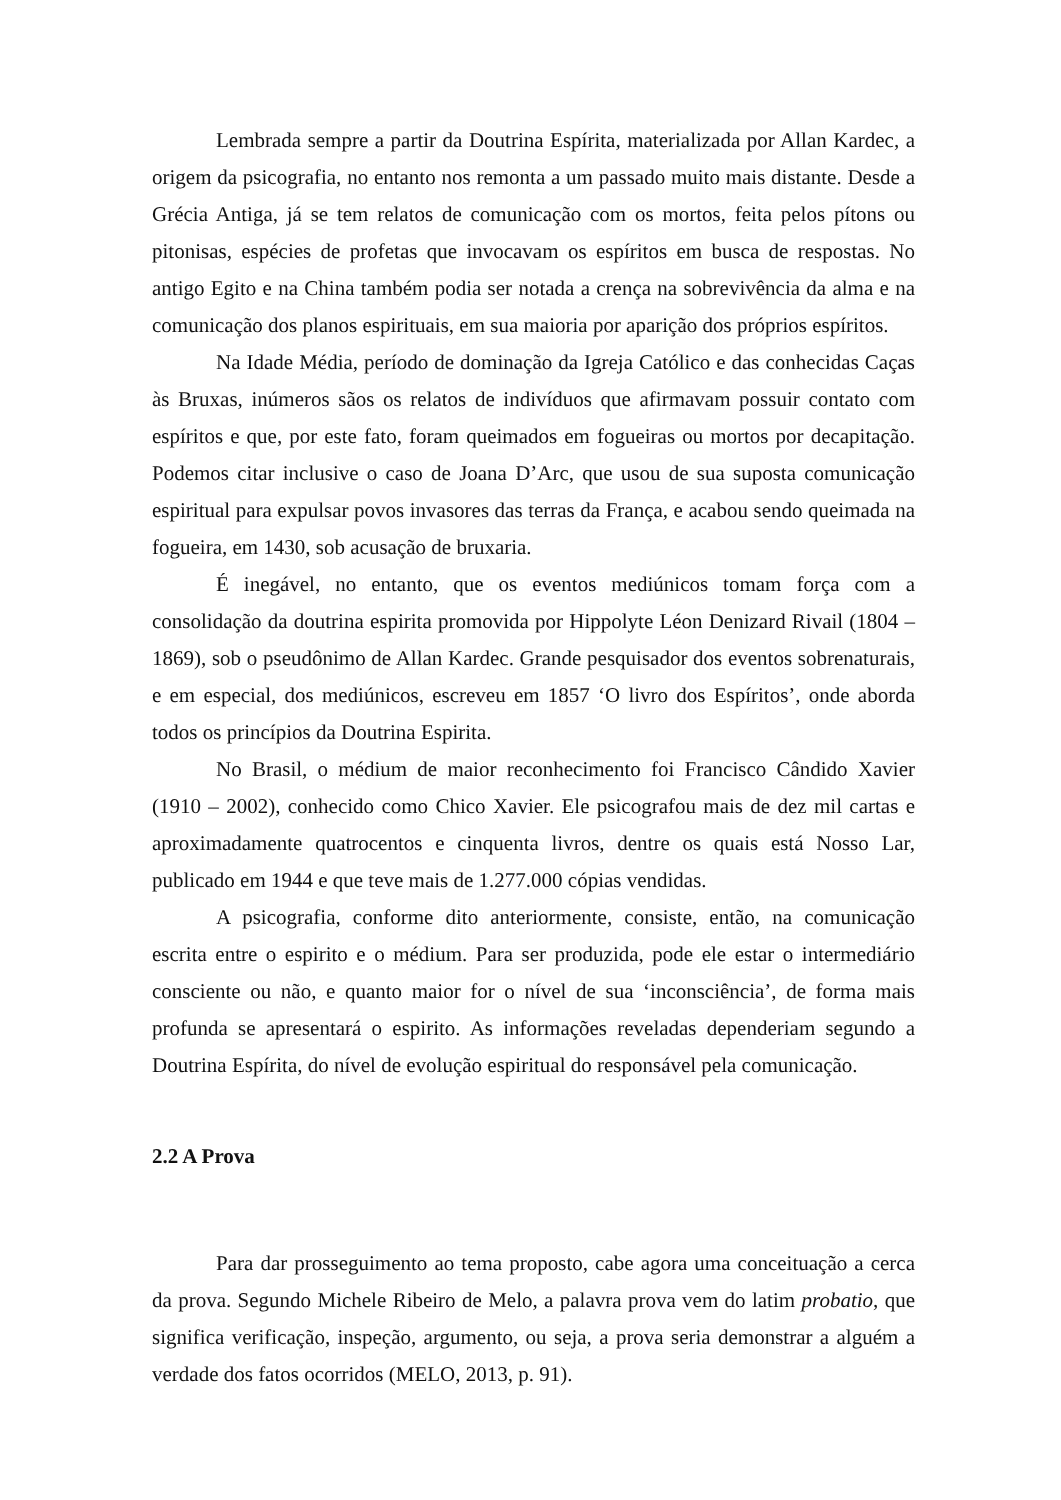Lembrada sempre a partir da Doutrina Espírita, materializada por Allan Kardec, a origem da psicografia, no entanto nos remonta a um passado muito mais distante. Desde a Grécia Antiga, já se tem relatos de comunicação com os mortos, feita pelos pítons ou pitonisas, espécies de profetas que invocavam os espíritos em busca de respostas. No antigo Egito e na China também podia ser notada a crença na sobrevivência da alma e na comunicação dos planos espirituais, em sua maioria por aparição dos próprios espíritos.
Na Idade Média, período de dominação da Igreja Católico e das conhecidas Caças às Bruxas, inúmeros sãos os relatos de indivíduos que afirmavam possuir contato com espíritos e que, por este fato, foram queimados em fogueiras ou mortos por decapitação. Podemos citar inclusive o caso de Joana D’Arc, que usou de sua suposta comunicação espiritual para expulsar povos invasores das terras da França, e acabou sendo queimada na fogueira, em 1430, sob acusação de bruxaria.
É inegável, no entanto, que os eventos mediúnicos tomam força com a consolidação da doutrina espirita promovida por Hippolyte Léon Denizard Rivail (1804 – 1869), sob o pseudônimo de Allan Kardec. Grande pesquisador dos eventos sobrenaturais, e em especial, dos mediúnicos, escreveu em 1857 ‘O livro dos Espíritos’, onde aborda todos os princípios da Doutrina Espirita.
No Brasil, o médium de maior reconhecimento foi Francisco Cândido Xavier (1910 – 2002), conhecido como Chico Xavier. Ele psicografou mais de dez mil cartas e aproximadamente quatrocentos e cinquenta livros, dentre os quais está Nosso Lar, publicado em 1944 e que teve mais de 1.277.000 cópias vendidas.
A psicografia, conforme dito anteriormente, consiste, então, na comunicação escrita entre o espirito e o médium. Para ser produzida, pode ele estar o intermediário consciente ou não, e quanto maior for o nível de sua ‘inconsciência’, de forma mais profunda se apresentará o espirito. As informações reveladas dependeriam segundo a Doutrina Espírita, do nível de evolução espiritual do responsável pela comunicação.
2.2 A Prova
Para dar prosseguimento ao tema proposto, cabe agora uma conceituação a cerca da prova. Segundo Michele Ribeiro de Melo, a palavra prova vem do latim probatio, que significa verificação, inspeção, argumento, ou seja, a prova seria demonstrar a alguém a verdade dos fatos ocorridos (MELO, 2013, p. 91).